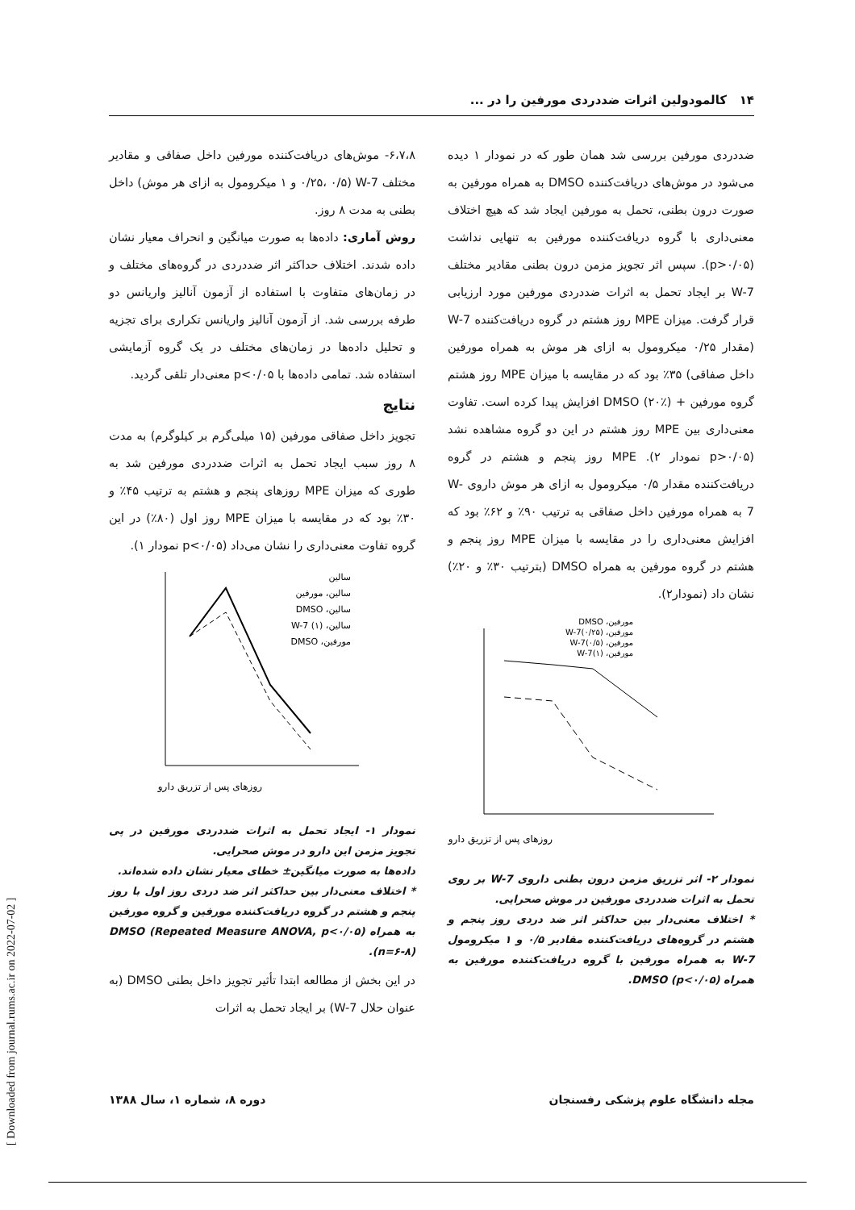[ Downloaded from journal.rums.ac.ir on 2022-07-02 ]
۱۴ کالمودولین اثرات ضددردی مورفین را در ...
۶،۷،۸- موش‌های دریافت‌کننده مورفین داخل صفاقی و مقادیر مختلف W-7 (۰/۲۵، ۰/۵ و ۱ میکرومول به ازای هر موش) داخل بطنی به مدت ۸ روز.
روش آماری: داده‌ها به صورت میانگین و انحراف معیار نشان داده شدند. اختلاف حداکثر اثر ضددردی در گروه‌های مختلف و در زمان‌های متفاوت با استفاده از آزمون آنالیز واریانس دو طرفه بررسی شد. از آزمون آنالیز واریانس تکراری برای تجزیه و تحلیل داده‌ها در زمان‌های مختلف در یک گروه آزمایشی استفاده شد. تمامی داده‌ها با p<۰/۰۵ معنی‌دار تلقی گردید.
نتایج
تجویز داخل صفاقی مورفین (۱۵ میلی‌گرم بر کیلوگرم) به مدت ۸ روز سبب ایجاد تحمل به اثرات ضددردی مورفین شد به طوری که میزان MPE روزهای پنجم و هشتم به ترتیب ۴۵٪ و ۳۰٪ بود که در مقایسه با میزان MPE روز اول (۸۰٪) در این گروه تفاوت معنی‌داری را نشان می‌داد (p<۰/۰۵ نمودار ۱).
روزهای پس از تزریق دارو
سالین
سالین، مورفین
سالین، DMSO
سالین، W-7 (۱)
مورفین، DMSO
نمودار ۱- ایجاد تحمل به اثرات ضددردی مورفین در پی تجویز مزمن این دارو در موش صحرایی.
داده‌ها به صورت میانگین± خطای معیار نشان داده شده‌اند.
* اختلاف معنی‌دار بین حداکثر اثر ضد دردی روز اول با روز پنجم و هشتم در گروه دریافت‌کننده مورفین و گروه مورفین به همراه DMSO (Repeated Measure ANOVA, p<۰/۰۵) (n=۶-۸).
در این بخش از مطالعه ابتدا تأثیر تجویز داخل بطنی DMSO (به عنوان حلال W-7) بر ایجاد تحمل به اثرات
ضددردی مورفین بررسی شد همان طور که در نمودار ۱ دیده می‌شود در موش‌های دریافت‌کننده DMSO به همراه مورفین به صورت درون بطنی، تحمل به مورفین ایجاد شد که هیچ اختلاف معنی‌داری با گروه دریافت‌کننده مورفین به تنهایی نداشت (p>۰/۰۵). سپس اثر تجویز مزمن درون بطنی مقادیر مختلف W-7 بر ایجاد تحمل به اثرات ضددردی مورفین مورد ارزیابی قرار گرفت. میزان MPE روز هشتم در گروه دریافت‌کننده W-7 (مقدار ۰/۲۵ میکرومول به ازای هر موش به همراه مورفین داخل صفاقی) ۳۵٪ بود که در مقایسه با میزان MPE روز هشتم گروه مورفین + DMSO (۲۰٪) افزایش پیدا کرده است. تفاوت معنی‌داری بین MPE روز هشتم در این دو گروه مشاهده نشد (p>۰/۰۵ نمودار ۲). MPE روز پنجم و هشتم در گروه دریافت‌کننده مقدار ۰/۵ میکرومول به ازای هر موش داروی W-7 به همراه مورفین داخل صفاقی به ترتیب ۹۰٪ و ۶۲٪ بود که افزایش معنی‌داری را در مقایسه با میزان MPE روز پنجم و هشتم در گروه مورفین به همراه DMSO (بترتیب ۳۰٪ و ۲۰٪) نشان داد (نمودار۲).
روزهای پس از تزریق دارو
مورفین، DMSO
مورفین، W-7(۰/۲۵)
مورفین، W-7(۰/۵)
مورفین، W-7(۱)
نمودار ۲- اثر تزریق مزمن درون بطنی داروی W-7 بر روی تحمل به اثرات ضددردی مورفین در موش صحرایی.
* اختلاف معنی‌دار بین حداکثر اثر ضد دردی روز پنجم و هشتم در گروه‌های دریافت‌کننده مقادیر ۰/۵ و ۱ میکرومول W-7 به همراه مورفین با گروه دریافت‌کننده مورفین به همراه DMSO (p<۰/۰۵).
مجله دانشگاه علوم پزشکی رفسنجان دوره ۸، شماره ۱، سال ۱۳۸۸